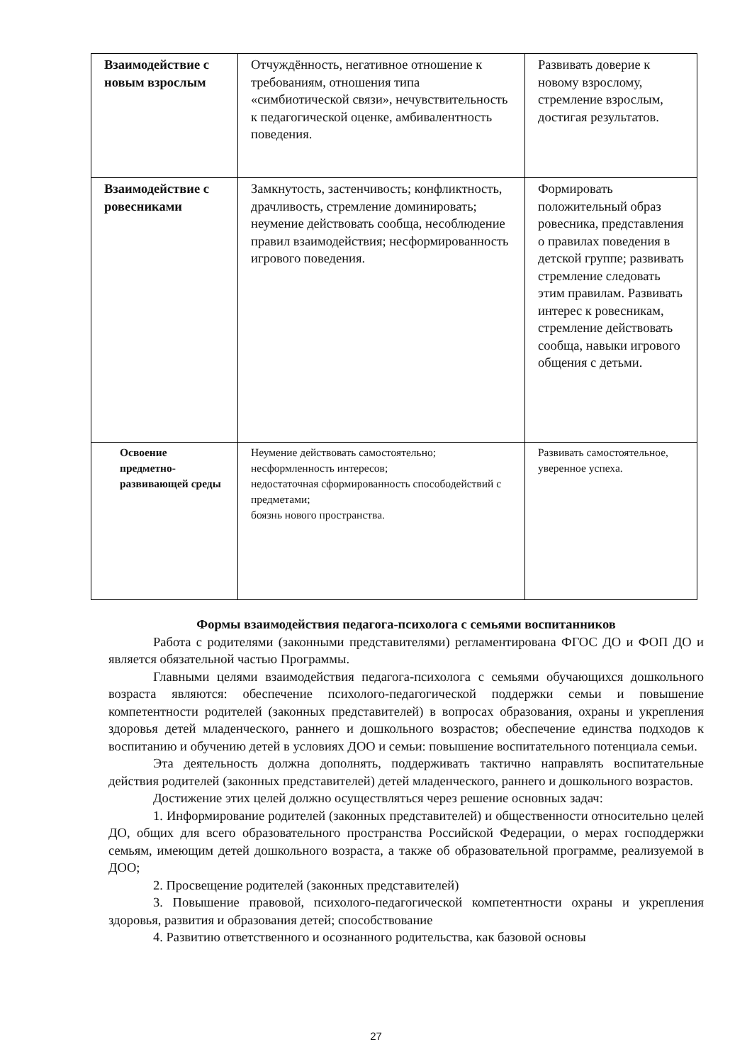| Взаимодействие с новым взрослым | Отчуждённость, негативное отношение к требованиям, отношения типа «симбиотической связи», нечувствительность к педагогической оценке, амбивалентность поведения. | Развивать доверие к новому взрослому, стремление взрослым, достигая результатов. |
| Взаимодействие с ровесниками | Замкнутость, застенчивость; конфликтность, драчливость, стремление доминировать; неумение действовать сообща, несоблюдение правил взаимодействия; несформированность игрового поведения. | Формировать положительный образ ровесника, представления о правилах поведения в детской группе; развивать стремление следовать этим правилам. Развивать интерес к ровесникам, стремление действовать сообща, навыки игрового общения с детьми. |
| Освоение предметно-развивающей среды | Неумение действовать самостоятельно; несформленность интересов; недостаточная сформированность способодействий с предметами; боязнь нового пространства. | Развивать самостоятельное, уверенное успеха. |
Формы взаимодействия педагога-психолога с семьями воспитанников
Работа с родителями (законными представителями) регламентирована ФГОС ДО и ФОП ДО и является обязательной частью Программы.
Главными целями взаимодействия педагога-психолога с семьями обучающихся дошкольного возраста являются: обеспечение психолого-педагогической поддержки семьи и повышение компетентности родителей (законных представителей) в вопросах образования, охраны и укрепления здоровья детей младенческого, раннего и дошкольного возрастов; обеспечение единства подходов к воспитанию и обучению детей в условиях ДОО и семьи: повышение воспитательного потенциала семьи.
Эта деятельность должна дополнять, поддерживать тактично направлять воспитательные действия родителей (законных представителей) детей младенческого, раннего и дошкольного возрастов.
Достижение этих целей должно осуществляться через решение основных задач:
1. Информирование родителей (законных представителей) и общественности относительно целей ДО, общих для всего образовательного пространства Российской Федерации, о мерах господдержки семьям, имеющим детей дошкольного возраста, а также об образовательной программе, реализуемой в ДОО;
2. Просвещение родителей (законных представителей)
3. Повышение правовой, психолого-педагогической компетентности охраны и укрепления здоровья, развития и образования детей; способствование
4. Развитию ответственного и осознанного родительства, как базовой основы
27